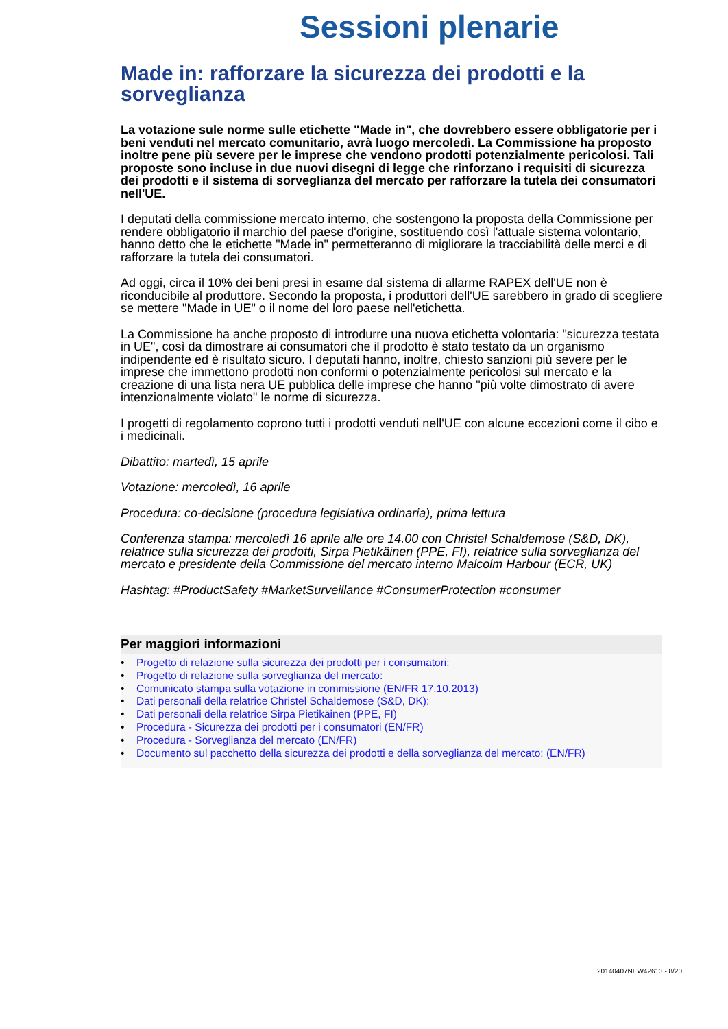Sessioni plenarie
Made in: rafforzare la sicurezza dei prodotti e la sorveglianza
La votazione sule norme sulle etichette "Made in", che dovrebbero essere obbligatorie per i beni venduti nel mercato comunitario, avrà luogo mercoledì. La Commissione ha proposto inoltre pene più severe per le imprese che vendono prodotti potenzialmente pericolosi. Tali proposte sono incluse in due nuovi disegni di legge che rinforzano i requisiti di sicurezza dei prodotti e il sistema di sorveglianza del mercato per rafforzare la tutela dei consumatori nell'UE.
I deputati della commissione mercato interno, che sostengono la proposta della Commissione per rendere obbligatorio il marchio del paese d'origine, sostituendo così l'attuale sistema volontario, hanno detto che le etichette "Made in" permetteranno di migliorare la tracciabilità delle merci e di rafforzare la tutela dei consumatori.
Ad oggi, circa il 10% dei beni presi in esame dal sistema di allarme RAPEX dell'UE non è riconducibile al produttore. Secondo la proposta, i produttori dell'UE sarebbero in grado di scegliere se mettere "Made in UE" o il nome del loro paese nell'etichetta.
La Commissione ha anche proposto di introdurre una nuova etichetta volontaria: "sicurezza testata in UE", così da dimostrare ai consumatori che il prodotto è stato testato da un organismo indipendente ed è risultato sicuro. I deputati hanno, inoltre, chiesto sanzioni più severe per le imprese che immettono prodotti non conformi o potenzialmente pericolosi sul mercato e la creazione di una lista nera UE pubblica delle imprese che hanno "più volte dimostrato di avere intenzionalmente violato" le norme di sicurezza.
I progetti di regolamento coprono tutti i prodotti venduti nell'UE con alcune eccezioni come il cibo e i medicinali.
Dibattito: martedì, 15 aprile
Votazione: mercoledì, 16 aprile
Procedura: co-decisione (procedura legislativa ordinaria), prima lettura
Conferenza stampa: mercoledì 16 aprile alle ore 14.00 con Christel Schaldemose (S&D, DK), relatrice sulla sicurezza dei prodotti, Sirpa Pietikäinen (PPE, FI), relatrice sulla sorveglianza del mercato e presidente della Commissione del mercato interno Malcolm Harbour (ECR, UK)
Hashtag: #ProductSafety #MarketSurveillance #ConsumerProtection #consumer
Per maggiori informazioni
• Progetto di relazione sulla sicurezza dei prodotti per i consumatori:
• Progetto di relazione sulla sorveglianza del mercato:
• Comunicato stampa sulla votazione in commissione (EN/FR 17.10.2013)
• Dati personali della relatrice Christel Schaldemose (S&D, DK):
• Dati personali della relatrice Sirpa Pietikäinen (PPE, FI)
• Procedura - Sicurezza dei prodotti per i consumatori (EN/FR)
• Procedura - Sorveglianza del mercato (EN/FR)
• Documento sul pacchetto della sicurezza dei prodotti e della sorveglianza del mercato: (EN/FR)
20140407NEW42613 - 8/20